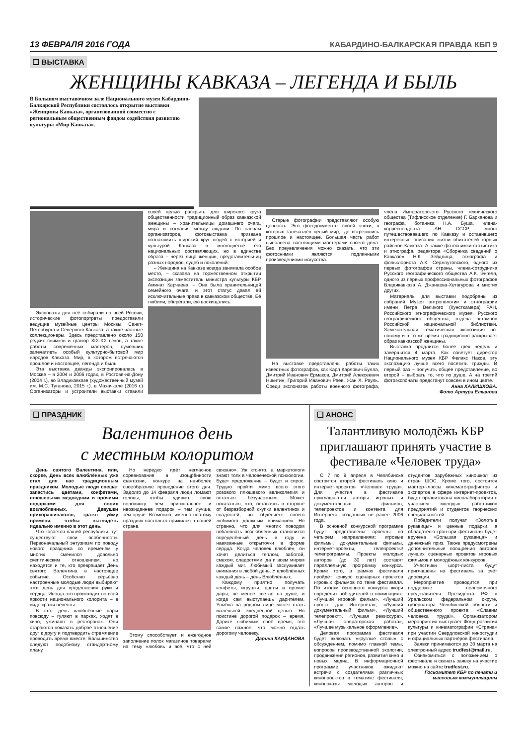13 ФЕВРАЛЯ 2016 ГОДА КАБАРДИНО-БАЛКАРСКАЯ ПРАВДА КБП 9
❑ ВЫСТАВКА
ЖЕНЩИНЫ КАВКАЗА – ЛЕГЕНДА И БЫЛЬ
В Большом выставочном зале Национального музея Кабардино-Балкарской Республики состоялось открытие выставки «Женщины Кавказа», организованной совместно с региональным общественным фондом содействия развитию культуры «Мир Кавказа».
Экспонаты для неё собирали по всей России, исторические фотопортреты предоставили ведущие музейные центры Москвы, Санкт-Петербурга и Северного Кавказа, а также частные коллекционеры. Здесь представлено около 150 редких снимков и гравюр XIX-XX веков, а также работы современных мастеров, сумевших запечатлеть особый культурно-бытовой мир народов Кавказа. Мир, в котором встречаются прошлое и настоящее, легенда и быль.
Эта выставка дважды экспонировалась в Москве – в 2004 и 2006 годах, в Ростове-на-Дону (2004 г.), во Владикавказе (художественный музей им. М.С. Туганова, 2015 г.), в Махачкале (2016 г.) Организаторы и устроители выставки ставили своей целью раскрыть для широкого круга общественности традиционный образ кавказской женщины – хранительницы домашнего очага, мира и согласия между людьми. По словам организаторов, фотовыставка призвана познакомить широкий круг людей с историей и культурой Кавказа в многоцветье его национальных составляющих, но в единстве образа – через лица женщин, представительниц разных народов, судеб и поколений.
– Женщина на Кавказе всегда занимала особое место, – сказала на торжественном открытии экспозиции заместитель министра культуры КБР Аминат Карчаева. – Она была хранительницей семейного очага, и этот статус давал ей исключительные права в кавказском обществе. Её любили, оберегали, ею восхищались.
Старые фотографии представляют особую ценность. Это фотодокументы своей эпохи, в которых запечатлён целый мир, где встретились прошлое и настоящее. Большая часть работ выполнена настоящими мастерами своего дела. Без преувеличения можно сказать, что эти фотоснимки являются подлинными произведениями искусства.
На выставке представлены работы таких известных фотографов, как Карл Карлович Булла, Дмитрий Иванович Ермаков, Дмитрий Алексеевич Никитин, Григорий Иванович Раев, Жан Х. Рауль. Среди экспонатов работы военного фотографа, члена Императорского Русского технического общества (Тифлисское отделение) Г. Барканова и географа, ботаника Н.А. Буша, члена-корреспондента АН СССР, много путешествовавшего по Кавказу и оставившего интересные описания жизни обитателей горных районов Кавказа. А также фотоснимки статистика и этнографа, редактора «Сборника сведений о Кавказе» Н.К. Зейдлица, этнографа и фольклориста А.К. Сержпутовского, одного из первых фотографов страны, члена-сотрудника Русского географического общества А.К. Энгеля, одного из первых профессиональных фотографов Владикавказа А. Джанаева-Хетагурова и многих других.
Материалы для выставки подобраны из собраний Музея антропологии и этнографии имени Петра Великого (Кунсткамера) РАН, Российского этнографического музея, Русского географического общества, отдела эстампов Российской национальной библиотеки. Замечательная тематическая экспозиция по-новому и в то же время традиционно раскрывает образ кавказской женщины.
Выставка продлится более трёх недель и завершится 4 марта. Как советует директор Национального музея КБР Феликс Наков, эту экспозицию лучше всего посетить трижды. В первый раз – получить общее представление, во второй – выбрать то, что по душе. А на третий фотоэкспонаты предстанут совсем в ином цвете.
Анна ХАЛИШХОВА.
Фото Артура Елканова
❑ ПРАЗДНИК
Валентинов день
с местным колоритом
День святого Валентина, или, скорее, День всех влюблённых уже стал для нас традиционным праздником. Молодые люди спешат запастись цветами, конфетами, плюшевыми медведями и прочими подарками для своих возлюбленных. Девушки прихорашиваются, тратят уйму времени, чтобы выглядеть идеально именно в этот день.
Что касается нашей республики, тут существуют свои особенности. Первоначальный энтузиазм по поводу нового праздника со временем у многих сменился довольно скептическим отношением, но находятся и те, кто превращает День святого Валентина в настоящее событие. Особенно серьёзно настроенные молодые люди выбирают этот день для предложения руки и сердца. Иногда это происходит во всей яркости национального колорита – в виде кражи невесты.
В этот день влюблённые пары повсюду – гуляют в парках, ходят в кино, ужинают в ресторанах. Они стараются показать доброе отношение друг к другу и подтвердить стремление проводить время вместе. Большинство следуют подобному стандартному плану.
Но нередко идёт негласное соревнование в изощрённости фантазии, конкурс на наиболее своеобразное проведение этого дня. Задолго до 14 февраля люди ломают головы, чтобы удивить свою половинку: чем оригинальнее и неожиданнее подарок – тем лучше, тем круче. Возможно, именно поэтому праздник настолько прижился в нашей стране.
Этому способствует и ежегодное заполнение полок магазинов товарами на тему «любовь и всё, что с ней связано». Уж кто-кто, а маркетологи знают толк в человеческой психологии. Будет предложение – будет и спрос. Трудно пройти мимо всего этого розового плюшевого великолепия и остаться безучастным. Может показаться, что, оставаясь в стороне от безразборной скупки валентинок и сладостей, вы обделяете своего любимого должным вниманием. Но странно, что для многих поводом побаловать возлюбленных становится определённый день в году и навязанные открыточки в форме сердца. Когда человек влюблён, он хочет делиться теплом, заботой, смехом, сладостями, да и всем миром каждый миг. Любимый заслуживает внимания в любой день. У влюблённых каждый день – день Влюблённых.
Каждому приятно получать конфеты, игрушки, цветы и прочие дары, не менее светло на душе, и когда сам выступаешь дарителем. Улыбка на родном лице может стать маленькой ежедневной целью. Но поистине дорогой подарок – время. Дарите любимым своё время, это самое важное, что можно отдать дорогому человеку.
Дарина КАРДАНОВА
❑ АНОНС
Талантливую молодёжь КБР приглашают принять участие в фестивале «Человек труда»
С 7 по 9 апреля в Челябинске состоится второй фестиваль кино и интернет-проектов «Человек труда». Для участия в фестивале приглашаются авторы игровых и документальных фильмов, телепроектов и контента для Интернета, созданных не ранее 2006 года.
В основной конкурсной программе будут представлены проекты по четырём направлениям: игровые фильмы, документальные фильмы, интернет-проекты, телепроекты/телепрограммы. Проекты молодых авторов (до 30 лет) составят параллельную программу конкурса. Кроме того, в рамках фестиваля пройдёт конкурс сценарных проектов игровых фильмов по теме фестиваля. По итогам основного конкурса жюри определит победителей в номинациях: «Лучший игровой фильм», «Лучший проект для Интернета», «Лучший документальный фильм», «Лучший телепроект», «Лучшая режиссура», «Лучшая операторская работа», «Лучшее музыкальное оформление».
Деловая программа фестиваля будет включать «круглые столы» с обсуждением, помимо главной темы, вопросов производственной экологии, продвижения регионов, развития кино и новых медиа. В информационной программе участников ожидают встречи с создателями различных кинопроектов в тематике фестиваля, кинопоказы молодых авторов и студентов зарубежных киношкол из стран ШОС. Кроме того, состоятся мастер-классы кинематографистов и экспертов в сфере интернет-проектов, будет организована кинолаборатория с участием молодых работников предприятий и студентов творческих специальностей.
Победители получат «Золотые рукавицы» и ценные подарки, а обладателю гран-при фестиваля будет вручена «Большая рукавица» и денежный приз. Также предусмотрены дополнительные поощрения авторов лучших сценарных проектов игровых фильмов и молодёжных конкурсов.
Участники шорт-листа будут приглашены на фестиваль за счёт дирекции.
Мероприятие проводится при поддержке полномочного представителя Президента РФ в Уральском федеральном округе, губернатора Челябинской области и общественного проекта «Славим человека труда!». Организатором мероприятия выступает Фонд развития культуры и кинематографии «Страна» при участии Свердловской киностудии и официальных партнёров фестиваля.
Заявки принимаются до 30 марта на электронный адрес trudfest@mail.ru.
Ознакомиться с положением о фестивале и скачать заявку на участие можно на сайте trudfest.ru.
Госкомитет КБР по печати и массовым коммуникациям